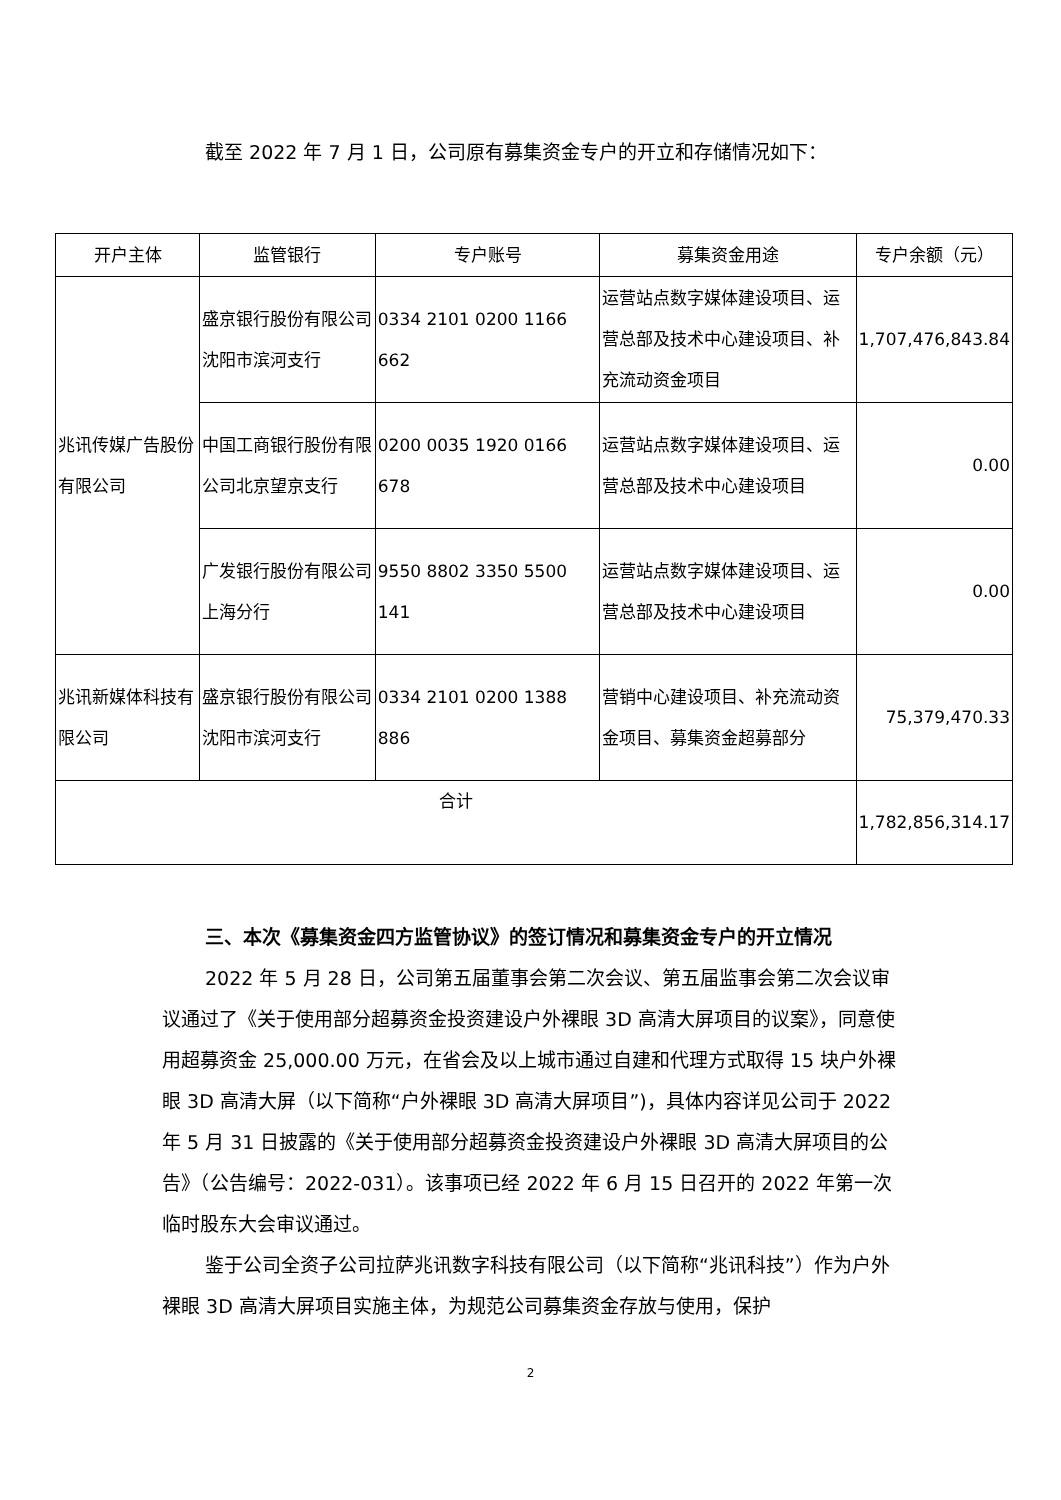截至 2022 年 7 月 1 日，公司原有募集资金专户的开立和存储情况如下：
| 开户主体 | 监管银行 | 专户账号 | 募集资金用途 | 专户余额（元） |
| --- | --- | --- | --- | --- |
| 兆讯传媒广告股份有限公司 | 盛京银行股份有限公司沈阳市滨河支行 | 0334 2101 0200 1166 662 | 运营站点数字媒体建设项目、运营总部及技术中心建设项目、补充流动资金项目 | 1,707,476,843.84 |
| | 中国工商银行股份有限公司北京望京支行 | 0200 0035 1920 0166 678 | 运营站点数字媒体建设项目、运营总部及技术中心建设项目 | 0.00 |
| | 广发银行股份有限公司上海分行 | 9550 8802 3350 5500 141 | 运营站点数字媒体建设项目、运营总部及技术中心建设项目 | 0.00 |
| 兆讯新媒体科技有限公司 | 盛京银行股份有限公司沈阳市滨河支行 | 0334 2101 0200 1388 886 | 营销中心建设项目、补充流动资金项目、募集资金超募部分 | 75,379,470.33 |
| 合计 | | | | 1,782,856,314.17 |
三、本次《募集资金四方监管协议》的签订情况和募集资金专户的开立情况
2022 年 5 月 28 日，公司第五届董事会第二次会议、第五届监事会第二次会议审议通过了《关于使用部分超募资金投资建设户外裸眼 3D 高清大屏项目的议案》，同意使用超募资金 25,000.00 万元，在省会及以上城市通过自建和代理方式取得 15 块户外裸眼 3D 高清大屏（以下简称“户外裸眼 3D 高清大屏项目”)，具体内容详见公司于 2022 年 5 月 31 日披露的《关于使用部分超募资金投资建设户外裸眼 3D 高清大屏项目的公告》（公告编号：2022-031）。该事项已经 2022 年 6 月 15 日召开的 2022 年第一次临时股东大会审议通过。
鉴于公司全资子公司拉萨兆讯数字科技有限公司（以下简称“兆讯科技”）作为户外裸眼 3D 高清大屏项目实施主体，为规范公司募集资金存放与使用，保护
2